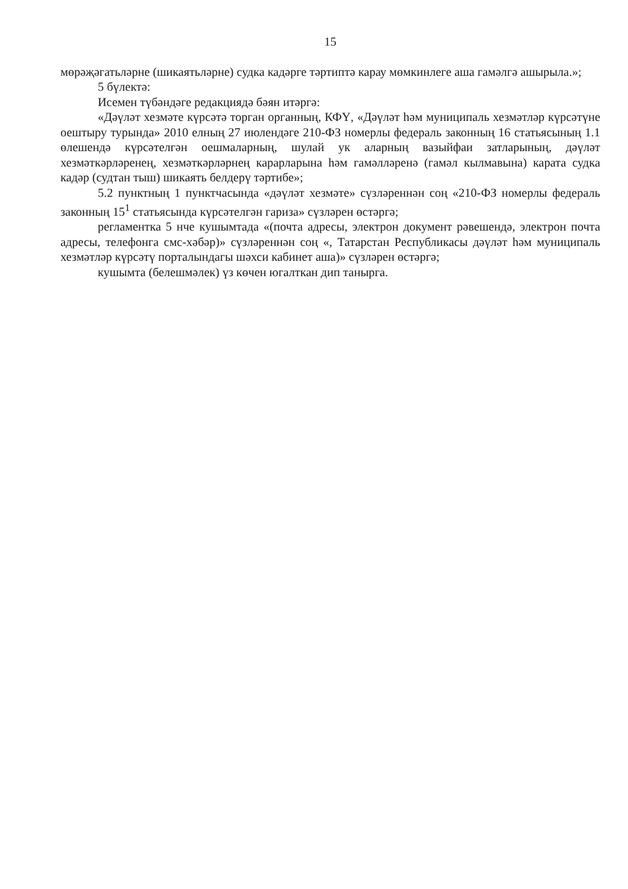15
мөрәҗәгатьләрне (шикаятьләрне) судка кадәрге тәртиптә карау мөмкинлеге аша гамәлгә ашырыла.»;
5 бүлектә:
Исемен түбәндәге редакциядә бәян итәргә:
«Дәүләт хезмәте күрсәтә торган органның, КФҮ, «Дәүләт һәм муниципаль хезмәтләр күрсәтүне оештыру турында» 2010 елның 27 июлендәге 210-ФЗ номерлы федераль законның 16 статьясының 1.1 өлешендә күрсәтелгән оешмаларның, шулай ук аларның вазыйфаи затларының, дәүләт хезмәткәрләренең, хезмәткәрләрнең карарларына һәм гамәлләренә (гамәл кылмавына) карата судка кадәр (судтан тыш) шикаять белдерү тәртибе»;
5.2 пунктның 1 пунктчасында «дәүләт хезмәте» сүзләреннән соң «210-ФЗ номерлы федераль законның 15<sup>1</sup> статьясында күрсәтелгән гариза» сүзләрен өстәргә;
регламентка 5 нче кушымтада «(почта адресы, электрон документ рәвешендә, электрон почта адресы, телефонга смс-хәбәр)» сүзләреннән соң «, Татарстан Республикасы дәүләт һәм муниципаль хезмәтләр күрсәтү порталындагы шәхси кабинет аша)» сүзләрен өстәргә;
кушымта (белешмәлек) үз көчен югалткан дип танырга.